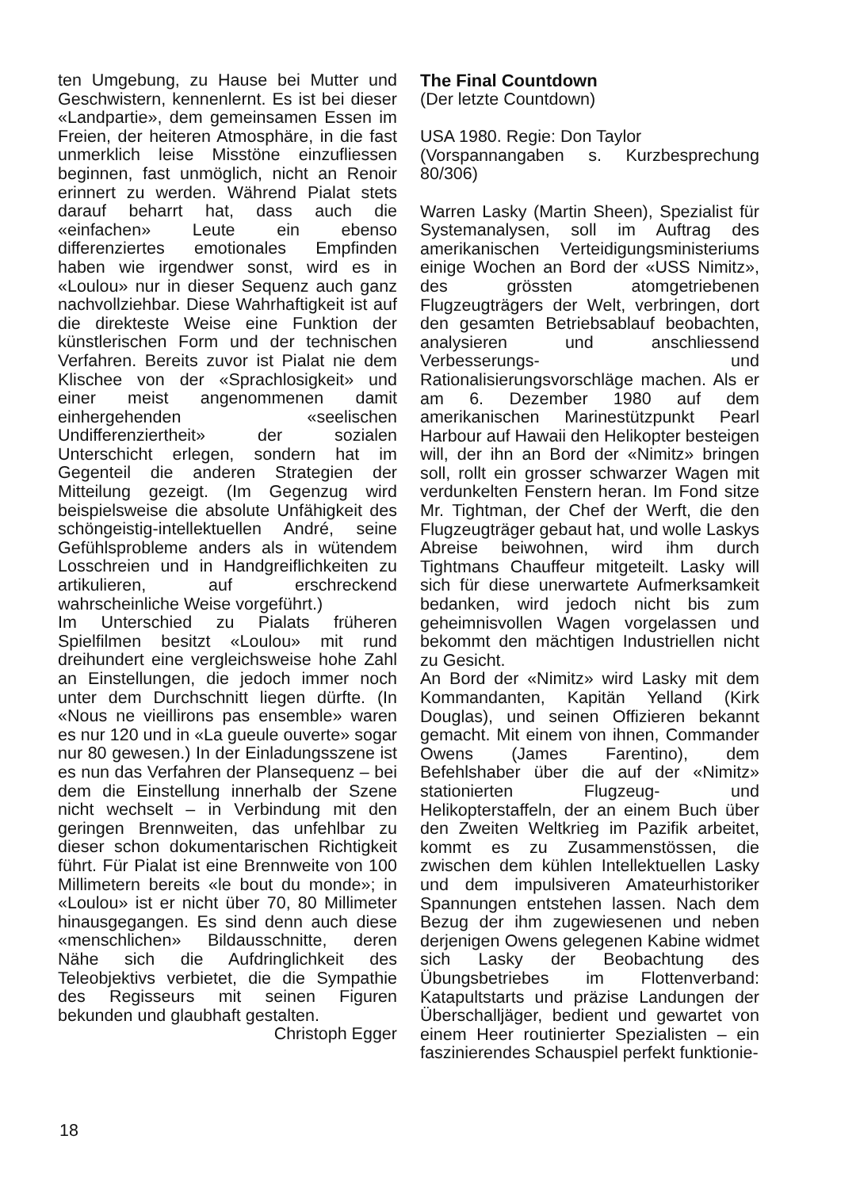ten Umgebung, zu Hause bei Mutter und Geschwistern, kennenlernt. Es ist bei dieser «Landpartie», dem gemeinsamen Essen im Freien, der heiteren Atmosphäre, in die fast unmerklich leise Misstöne einzufliessen beginnen, fast unmöglich, nicht an Renoir erinnert zu werden. Während Pialat stets darauf beharrt hat, dass auch die «einfachen» Leute ein ebenso differenziertes emotionales Empfinden haben wie irgendwer sonst, wird es in «Loulou» nur in dieser Sequenz auch ganz nachvollziehbar. Diese Wahrhaftigkeit ist auf die direkteste Weise eine Funktion der künstlerischen Form und der technischen Verfahren. Bereits zuvor ist Pialat nie dem Klischee von der «Sprachlosigkeit» und einer meist angenommenen damit einhergehenden «seelischen Undifferenziertheit» der sozialen Unterschicht erlegen, sondern hat im Gegenteil die anderen Strategien der Mitteilung gezeigt. (Im Gegenzug wird beispielsweise die absolute Unfähigkeit des schöngeistig-intellektuellen André, seine Gefühlsprobleme anders als in wütendem Losschreien und in Handgreiflichkeiten zu artikulieren, auf erschreckend wahrscheinliche Weise vorgeführt.)
Im Unterschied zu Pialats früheren Spielfilmen besitzt «Loulou» mit rund dreihundert eine vergleichsweise hohe Zahl an Einstellungen, die jedoch immer noch unter dem Durchschnitt liegen dürfte. (In «Nous ne vieillirons pas ensemble» waren es nur 120 und in «La gueule ouverte» sogar nur 80 gewesen.) In der Einladungsszene ist es nun das Verfahren der Plansequenz – bei dem die Einstellung innerhalb der Szene nicht wechselt – in Verbindung mit den geringen Brennweiten, das unfehlbar zu dieser schon dokumentarischen Richtigkeit führt. Für Pialat ist eine Brennweite von 100 Millimetern bereits «le bout du monde»; in «Loulou» ist er nicht über 70, 80 Millimeter hinausgegangen. Es sind denn auch diese «menschlichen» Bildausschnitte, deren Nähe sich die Aufdringlichkeit des Teleobjektivs verbietet, die die Sympathie des Regisseurs mit seinen Figuren bekunden und glaubhaft gestalten.
Christoph Egger
The Final Countdown
(Der letzte Countdown)
USA 1980. Regie: Don Taylor
(Vorspannangaben s. Kurzbesprechung 80/306)
Warren Lasky (Martin Sheen), Spezialist für Systemanalysen, soll im Auftrag des amerikanischen Verteidigungsministeriums einige Wochen an Bord der «USS Nimitz», des grössten atomgetriebenen Flugzeugträgers der Welt, verbringen, dort den gesamten Betriebsablauf beobachten, analysieren und anschliessend Verbesserungs- und Rationalisierungsvorschläge machen. Als er am 6. Dezember 1980 auf dem amerikanischen Marinestützpunkt Pearl Harbour auf Hawaii den Helikopter besteigen will, der ihn an Bord der «Nimitz» bringen soll, rollt ein grosser schwarzer Wagen mit verdunkelten Fenstern heran. Im Fond sitze Mr. Tightman, der Chef der Werft, die den Flugzeugträger gebaut hat, und wolle Laskys Abreise beiwohnen, wird ihm durch Tightmans Chauffeur mitgeteilt. Lasky will sich für diese unerwartete Aufmerksamkeit bedanken, wird jedoch nicht bis zum geheimnisvollen Wagen vorgelassen und bekommt den mächtigen Industriellen nicht zu Gesicht.
An Bord der «Nimitz» wird Lasky mit dem Kommandanten, Kapitän Yelland (Kirk Douglas), und seinen Offizieren bekannt gemacht. Mit einem von ihnen, Commander Owens (James Farentino), dem Befehlshaber über die auf der «Nimitz» stationierten Flugzeug- und Helikopterstaffeln, der an einem Buch über den Zweiten Weltkrieg im Pazifik arbeitet, kommt es zu Zusammenstössen, die zwischen dem kühlen Intellektuellen Lasky und dem impulsiveren Amateurhistoriker Spannungen entstehen lassen. Nach dem Bezug der ihm zugewiesenen und neben derjenigen Owens gelegenen Kabine widmet sich Lasky der Beobachtung des Übungsbetriebes im Flottenverband: Katapultstarts und präzise Landungen der Überschalljäger, bedient und gewartet von einem Heer routinierter Spezialisten – ein faszinierendes Schauspiel perfekt funktionie-
18